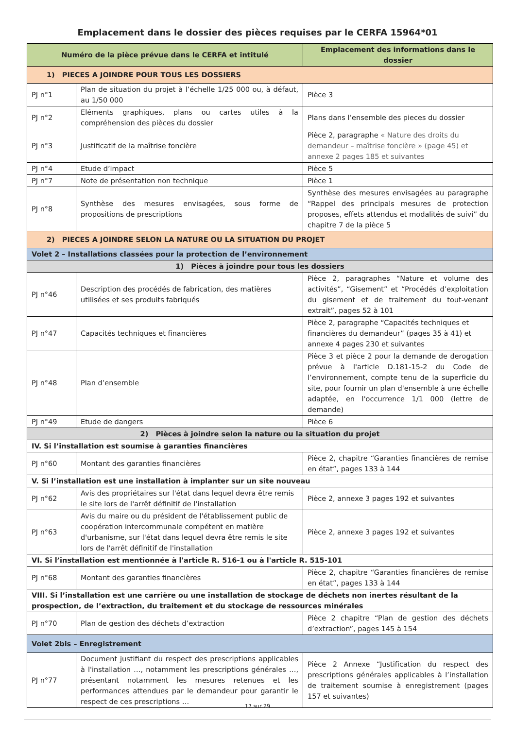Emplacement dans le dossier des pièces requises par le CERFA 15964*01
| Numéro de la pièce prévue dans le CERFA et intitulé | | Emplacement des informations dans le dossier |
| --- | --- | --- |
| 1) PIECES A JOINDRE POUR TOUS LES DOSSIERS | | |
| PJ n°1 | Plan de situation du projet à l’échelle 1/25 000 ou, à défaut, au 1/50 000 | Pièce 3 |
| PJ n°2 | Eléments graphiques, plans ou cartes utiles à la compréhension des pièces du dossier | Plans dans l’ensemble des pieces du dossier |
| PJ n°3 | Justificatif de la maîtrise foncière | Pièce 2, paragraphe « Nature des droits du demandeur – maîtrise foncière » (page 45) et annexe 2 pages 185 et suivantes |
| PJ n°4 | Etude d’impact | Pièce 5 |
| PJ n°7 | Note de présentation non technique | Pièce 1 |
| PJ n°8 | Synthèse des mesures envisagées, sous forme de propositions de prescriptions | Synthèse des mesures envisagées au paragraphe “Rappel des principals mesures de protection proposes, effets attendus et modalités de suivi” du chapitre 7 de la pièce 5 |
| 2) PIECES A JOINDRE SELON LA NATURE OU LA SITUATION DU PROJET | | |
| Volet 2 – Installations classées pour la protection de l’environnement | | |
| 1) Pièces à joindre pour tous les dossiers | | |
| PJ n°46 | Description des procédés de fabrication, des matières utilisées et ses produits fabriqués | Pièce 2, paragraphes “Nature et volume des activités”, “Gisement” et “Procédés d’exploitation du gisement et de traitement du tout-venant extrait”, pages 52 à 101 |
| PJ n°47 | Capacités techniques et financières | Pièce 2, paragraphe “Capacités techniques et financières du demandeur” (pages 35 à 41) et annexe 4 pages 230 et suivantes |
| PJ n°48 | Plan d’ensemble | Pièce 3 et pièce 2 pour la demande de derogation prévue à l'article D.181-15-2 du Code de l’environnement, compte tenu de la superficie du site, pour fournir un plan d'ensemble à une échelle adaptée, en l'occurrence 1/1 000 (lettre de demande) |
| PJ n°49 | Etude de dangers | Pièce 6 |
| 2) Pièces à joindre selon la nature ou la situation du projet | | |
| IV. Si l’installation est soumise à garanties financières | | |
| PJ n°60 | Montant des garanties financières | Pièce 2, chapitre “Garanties financières de remise en état”, pages 133 à 144 |
| V. Si l’installation est une installation à implanter sur un site nouveau | | |
| PJ n°62 | Avis des propriétaires sur l'état dans lequel devra être remis le site lors de l'arrêt définitif de l'installation | Pièce 2, annexe 3 pages 192 et suivantes |
| PJ n°63 | Avis du maire ou du président de l'établissement public de coopération intercommunale compétent en matière d'urbanisme, sur l'état dans lequel devra être remis le site lors de l'arrêt définitif de l'installation | Pièce 2, annexe 3 pages 192 et suivantes |
| VI. Si l’installation est mentionnée à l'article R. 516-1 ou à l'article R. 515-101 | | |
| PJ n°68 | Montant des garanties financières | Pièce 2, chapitre “Garanties financières de remise en état”, pages 133 à 144 |
| VIII. Si l’installation est une carrière ou une installation de stockage de déchets non inertes résultant de la prospection, de l’extraction, du traitement et du stockage de ressources minérales | | |
| PJ n°70 | Plan de gestion des déchets d’extraction | Pièce 2 chapitre “Plan de gestion des déchets d’extraction”, pages 145 à 154 |
| Volet 2bis – Enregistrement | | |
| PJ n°77 | Document justifiant du respect des prescriptions applicables à l'installation …, notamment les prescriptions générales …, présentant notamment les mesures retenues et les performances attendues par le demandeur pour garantir le respect de ces prescriptions … | Pièce 2 Annexe “Justification du respect des prescriptions générales applicables à l’installation de traitement soumise à enregistrement (pages 157 et suivantes) |
17 sur 29